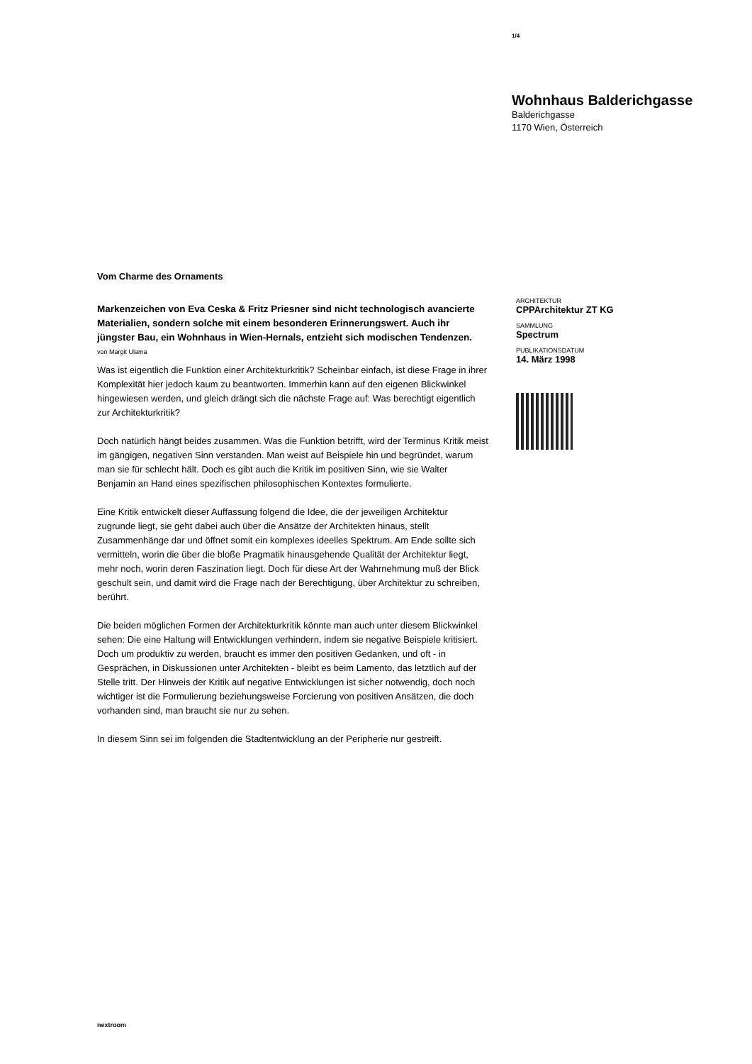1/4
Wohnhaus Balderichgasse
Balderichgasse
1170 Wien, Österreich
ARCHITEKTUR
CPPArchitektur ZT KG
SAMMLUNG
Spectrum
PUBLIKATIONSDATUM
14. März 1998
Vom Charme des Ornaments
Markenzeichen von Eva Ceska & Fritz Priesner sind nicht technologisch avancierte Materialien, sondern solche mit einem besonderen Erinnerungswert. Auch ihr jüngster Bau, ein Wohnhaus in Wien-Hernals, entzieht sich modischen Tendenzen.
von Margit Ulama
Was ist eigentlich die Funktion einer Architekturkritik? Scheinbar einfach, ist diese Frage in ihrer Komplexität hier jedoch kaum zu beantworten. Immerhin kann auf den eigenen Blickwinkel hingewiesen werden, und gleich drängt sich die nächste Frage auf: Was berechtigt eigentlich zur Architekturkritik?
Doch natürlich hängt beides zusammen. Was die Funktion betrifft, wird der Terminus Kritik meist im gängigen, negativen Sinn verstanden. Man weist auf Beispiele hin und begründet, warum man sie für schlecht hält. Doch es gibt auch die Kritik im positiven Sinn, wie sie Walter Benjamin an Hand eines spezifischen philosophischen Kontextes formulierte.
Eine Kritik entwickelt dieser Auffassung folgend die Idee, die der jeweiligen Architektur zugrunde liegt, sie geht dabei auch über die Ansätze der Architekten hinaus, stellt Zusammenhänge dar und öffnet somit ein komplexes ideelles Spektrum. Am Ende sollte sich vermitteln, worin die über die bloße Pragmatik hinausgehende Qualität der Architektur liegt, mehr noch, worin deren Faszination liegt. Doch für diese Art der Wahrnehmung muß der Blick geschult sein, und damit wird die Frage nach der Berechtigung, über Architektur zu schreiben, berührt.
Die beiden möglichen Formen der Architekturkritik könnte man auch unter diesem Blickwinkel sehen: Die eine Haltung will Entwicklungen verhindern, indem sie negative Beispiele kritisiert. Doch um produktiv zu werden, braucht es immer den positiven Gedanken, und oft - in Gesprächen, in Diskussionen unter Architekten - bleibt es beim Lamento, das letztlich auf der Stelle tritt. Der Hinweis der Kritik auf negative Entwicklungen ist sicher notwendig, doch noch wichtiger ist die Formulierung beziehungsweise Forcierung von positiven Ansätzen, die doch vorhanden sind, man braucht sie nur zu sehen.
In diesem Sinn sei im folgenden die Stadtentwicklung an der Peripherie nur gestreift.
nextroom